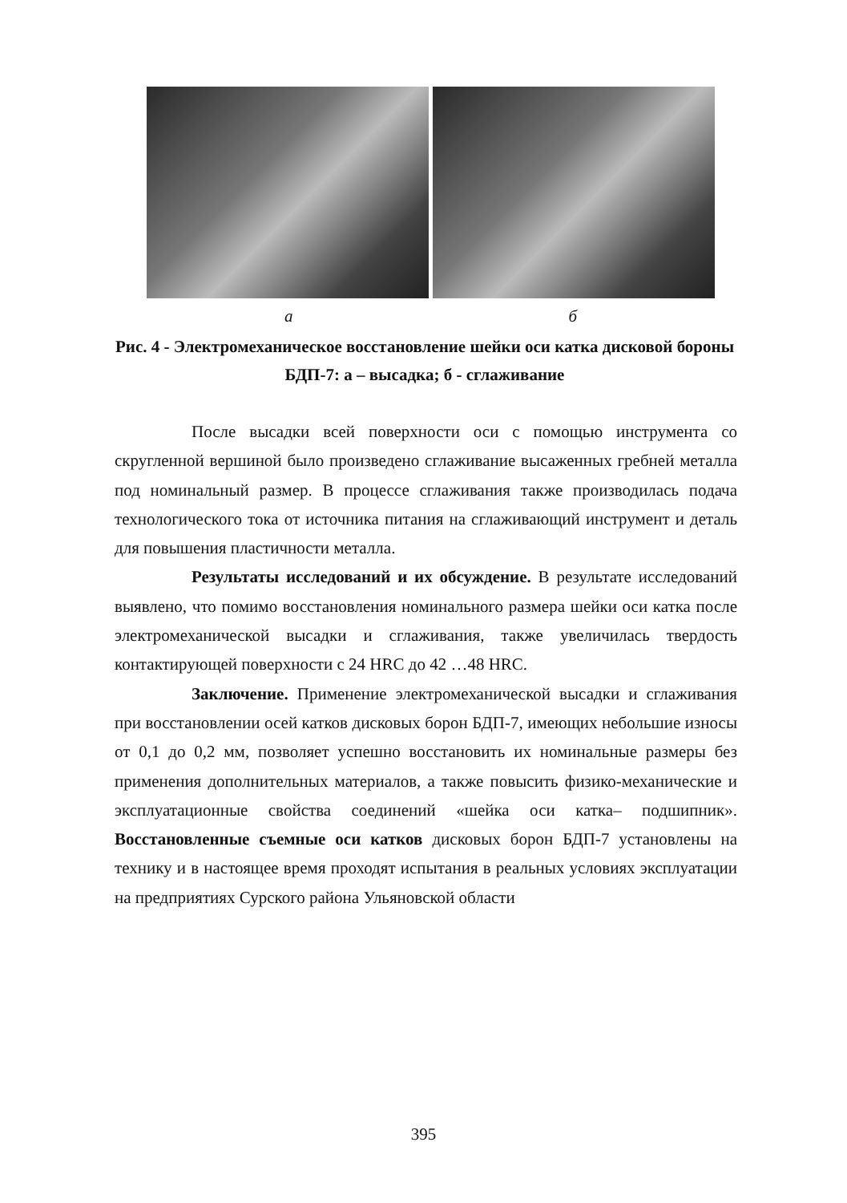а б
Рис. 4 - Электромеханическое восстановление шейки оси катка дисковой бороны БДП-7: а – высадка; б - сглаживание
После высадки всей поверхности оси с помощью инструмента со скругленной вершиной было произведено сглаживание высаженных гребней металла под номинальный размер. В процессе сглаживания также производилась подача технологического тока от источника питания на сглаживающий инструмент и деталь для повышения пластичности металла.
Результаты исследований и их обсуждение. В результате исследований выявлено, что помимо восстановления номинального размера шейки оси катка после электромеханической высадки и сглаживания, также увеличилась твердость контактирующей поверхности с 24 HRC до 42 …48 HRC.
Заключение. Применение электромеханической высадки и сглаживания при восстановлении осей катков дисковых борон БДП-7, имеющих небольшие износы от 0,1 до 0,2 мм, позволяет успешно восстановить их номинальные размеры без применения дополнительных материалов, а также повысить физико-механические и эксплуатационные свойства соединений «шейка оси катка– подшипник». Восстановленные съемные оси катков дисковых борон БДП-7 установлены на технику и в настоящее время проходят испытания в реальных условиях эксплуатации на предприятиях Сурского района Ульяновской области
395